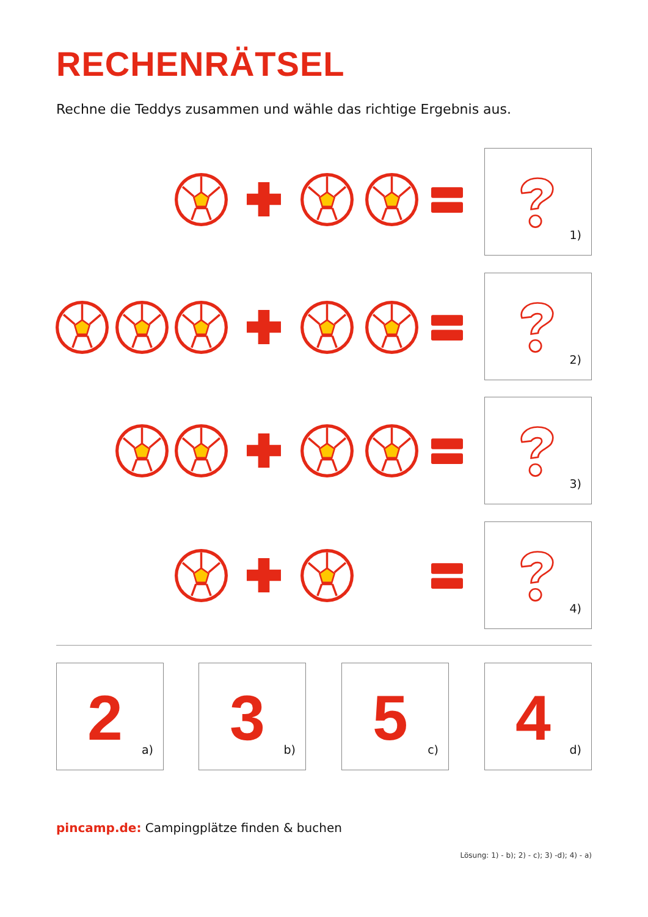RECHENRÄTSEL
Rechne die Teddys zusammen und wähle das richtige Ergebnis aus.
1)
2)
3)
4)
2 a) 3 b) 5 c) 4 d)
pincamp.de: Campingplätze finden & buchen
Lösung: 1) - b); 2) - c); 3) -d); 4) - a)